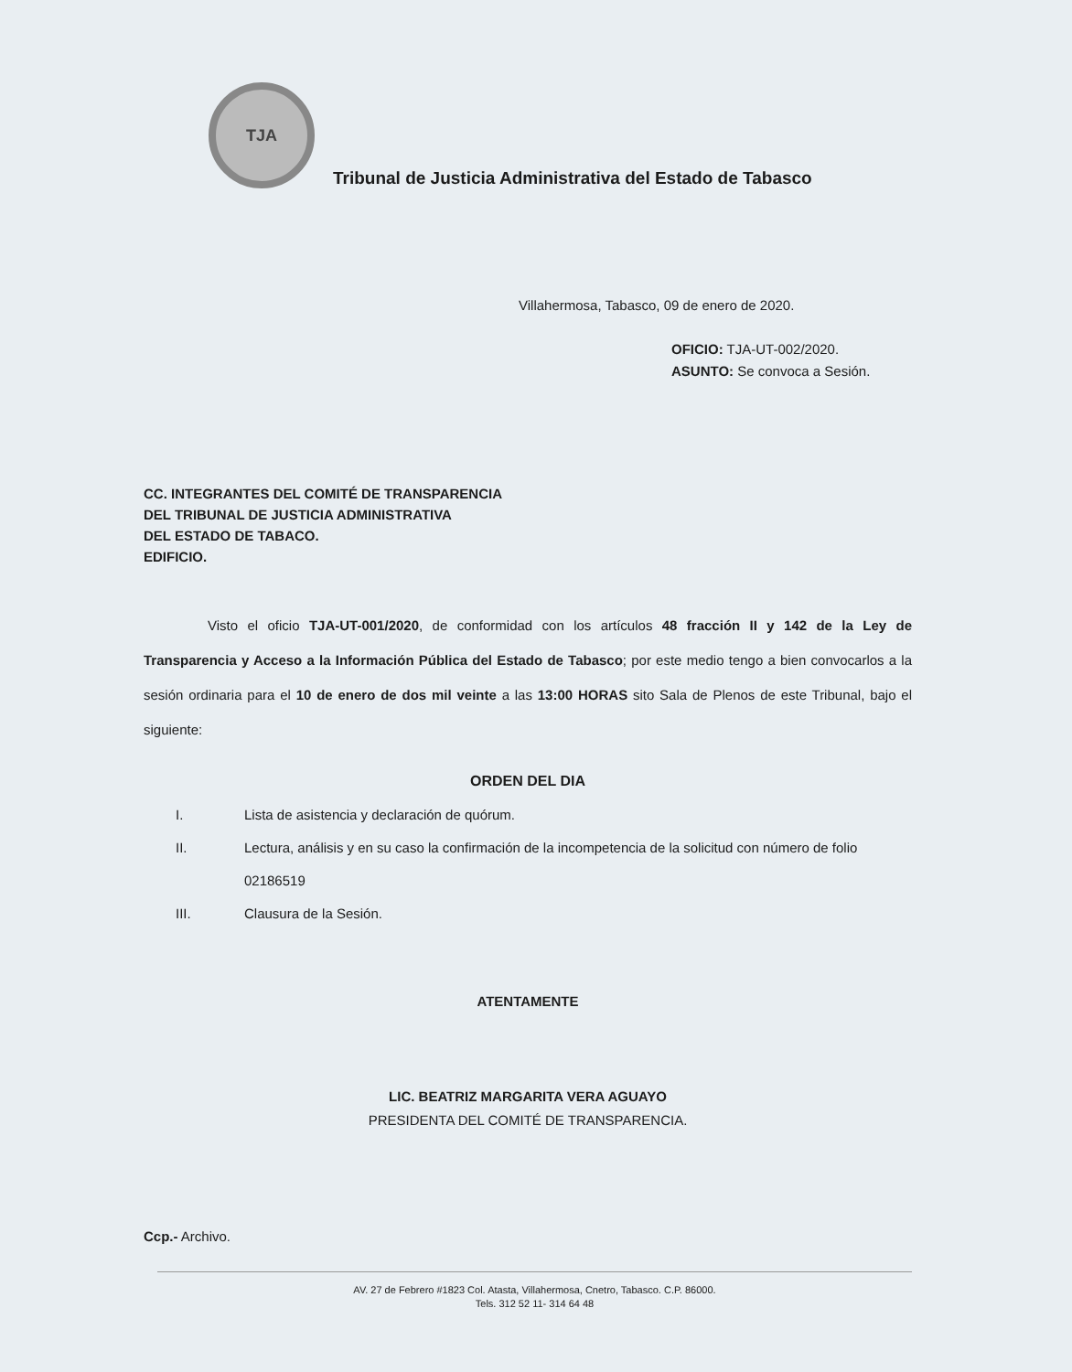TJA
Tribunal de Justicia Administrativa del Estado de Tabasco
Villahermosa, Tabasco, 09 de enero de 2020.
OFICIO: TJA-UT-002/2020.
ASUNTO: Se convoca a Sesión.
CC. INTEGRANTES DEL COMITÉ DE TRANSPARENCIA
DEL TRIBUNAL DE JUSTICIA ADMINISTRATIVA
DEL ESTADO DE TABACO.
EDIFICIO.
Visto el oficio TJA-UT-001/2020, de conformidad con los artículos 48 fracción II y 142 de la Ley de Transparencia y Acceso a la Información Pública del Estado de Tabasco; por este medio tengo a bien convocarlos a la sesión ordinaria para el 10 de enero de dos mil veinte a las 13:00 HORAS sito Sala de Plenos de este Tribunal, bajo el siguiente:
ORDEN DEL DIA
I. Lista de asistencia y declaración de quórum.
II. Lectura, análisis y en su caso la confirmación de la incompetencia de la solicitud con número de folio 02186519
III. Clausura de la Sesión.
ATENTAMENTE
LIC. BEATRIZ MARGARITA VERA AGUAYO
PRESIDENTA DEL COMITÉ DE TRANSPARENCIA.
Ccp.- Archivo.
AV. 27 de Febrero #1823 Col. Atasta, Villahermosa, Cnetro, Tabasco. C.P. 86000.
Tels. 312 52 11- 314 64 48